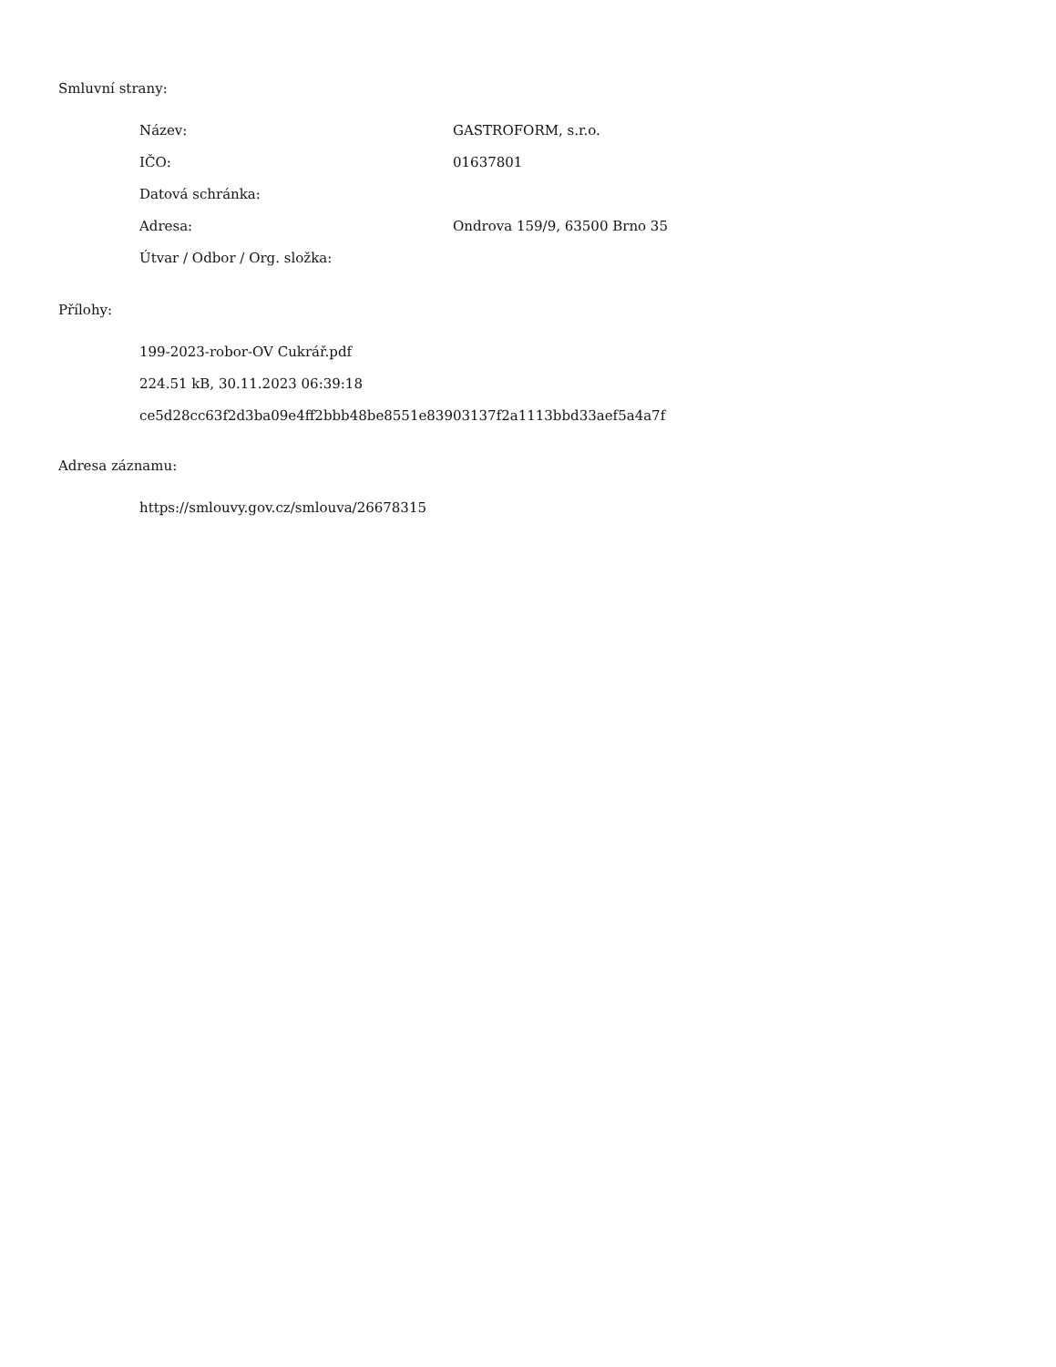Smluvní strany:
| Název: | GASTROFORM, s.r.o. |
| IČO: | 01637801 |
| Datová schránka: | |
| Adresa: | Ondrova 159/9, 63500 Brno 35 |
| Útvar / Odbor / Org. složka: | |
Přílohy:
199-2023-robor-OV Cukrář.pdf
224.51 kB, 30.11.2023 06:39:18
ce5d28cc63f2d3ba09e4ff2bbb48be8551e83903137f2a1113bbd33aef5a4a7f
Adresa záznamu:
https://smlouvy.gov.cz/smlouva/26678315